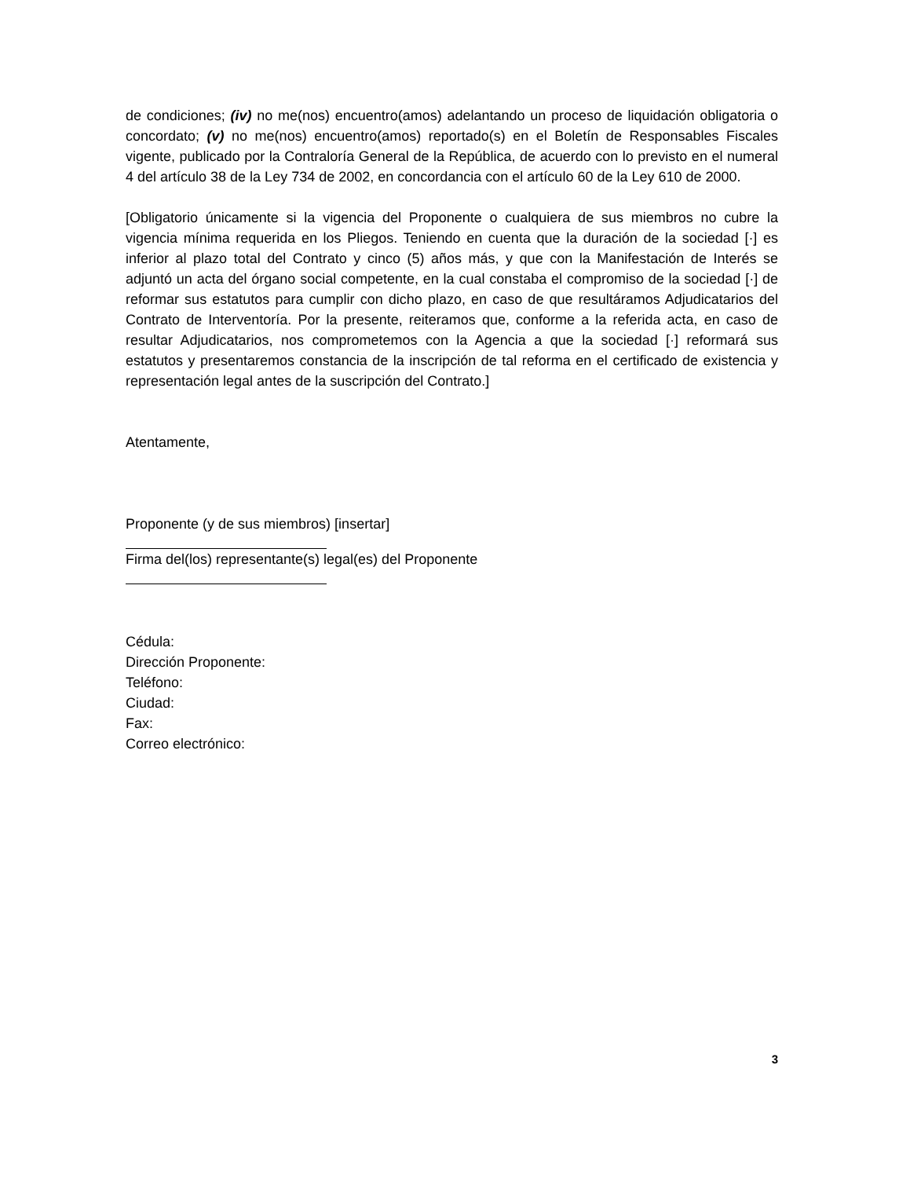de condiciones; (iv) no me(nos) encuentro(amos) adelantando un proceso de liquidación obligatoria o concordato; (v) no me(nos) encuentro(amos) reportado(s) en el Boletín de Responsables Fiscales vigente, publicado por la Contraloría General de la República, de acuerdo con lo previsto en el numeral 4 del artículo 38 de la Ley 734 de 2002, en concordancia con el artículo 60 de la Ley 610 de 2000.
[Obligatorio únicamente si la vigencia del Proponente o cualquiera de sus miembros no cubre la vigencia mínima requerida en los Pliegos. Teniendo en cuenta que la duración de la sociedad [·] es inferior al plazo total del Contrato y cinco (5) años más, y que con la Manifestación de Interés se adjuntó un acta del órgano social competente, en la cual constaba el compromiso de la sociedad [·] de reformar sus estatutos para cumplir con dicho plazo, en caso de que resultáramos Adjudicatarios del Contrato de Interventoría. Por la presente, reiteramos que, conforme a la referida acta, en caso de resultar Adjudicatarios, nos comprometemos con la Agencia a que la sociedad [·] reformará sus estatutos y presentaremos constancia de la inscripción de tal reforma en el certificado de existencia y representación legal antes de la suscripción del Contrato.]
Atentamente,
Proponente (y de sus miembros) [insertar]
Firma del(los) representante(s) legal(es) del Proponente
Cédula:
Dirección Proponente:
Teléfono:
Ciudad:
Fax:
Correo electrónico:
3